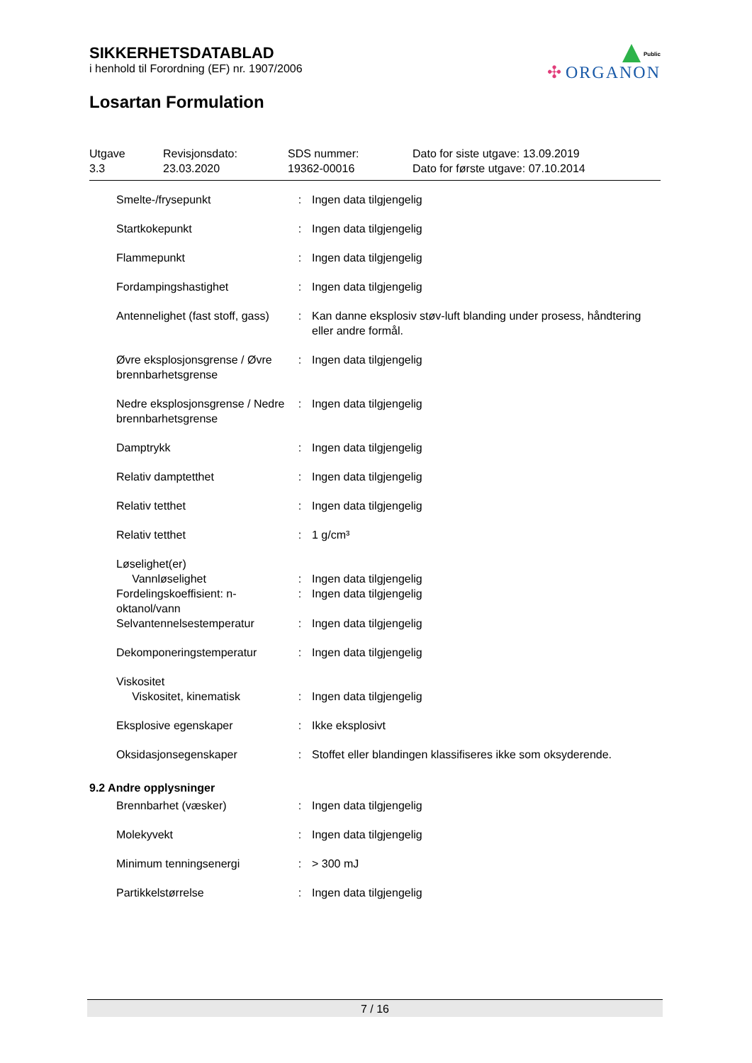Public
✣ ORGANON
SIKKERHETSDATABLAD
i henhold til Forordning (EF) nr. 1907/2006
Losartan Formulation
Utgave
3.3
Revisjonsdato:
23.03.2020
SDS nummer:
19362-00016
Dato for siste utgave: 13.09.2019
Dato for første utgave: 07.10.2014
| Smelte-/frysepunkt | : | Ingen data tilgjengelig |
| Startkokepunkt | : | Ingen data tilgjengelig |
| Flammepunkt | : | Ingen data tilgjengelig |
| Fordampingshastighet | : | Ingen data tilgjengelig |
| Antennelighet (fast stoff, gass) | : | Kan danne eksplosiv støv-luft blanding under prosess, håndtering eller andre formål. |
| Øvre eksplosjonsgrense / Øvre brennbarhetsgrense | : | Ingen data tilgjengelig |
| Nedre eksplosjonsgrense / Nedre brennbarhetsgrense | : | Ingen data tilgjengelig |
| Damptrykk | : | Ingen data tilgjengelig |
| Relativ damptetthet | : | Ingen data tilgjengelig |
| Relativ tetthet | : | Ingen data tilgjengelig |
| Relativ tetthet | : | 1 g/cm³ |
| Løselighet(er) Vannløselighet | : | Ingen data tilgjengelig |
| Fordelingskoeffisient: n-oktanol/vann | : | Ingen data tilgjengelig |
| Selvantennelsestemperatur | : | Ingen data tilgjengelig |
| Dekomponeringstemperatur | : | Ingen data tilgjengelig |
| Viskositet Viskositet, kinematisk | : | Ingen data tilgjengelig |
| Eksplosive egenskaper | : | Ikke eksplosivt |
| Oksidasjonsegenskaper | : | Stoffet eller blandingen klassifiseres ikke som oksyderende. |
| 9.2 Andre opplysninger | | |
| Brennbarhet (væsker) | : | Ingen data tilgjengelig |
| Molekyvekt | : | Ingen data tilgjengelig |
| Minimum tenningsenergi | : | > 300 mJ |
| Partikkelstørrelse | : | Ingen data tilgjengelig |
7 / 16